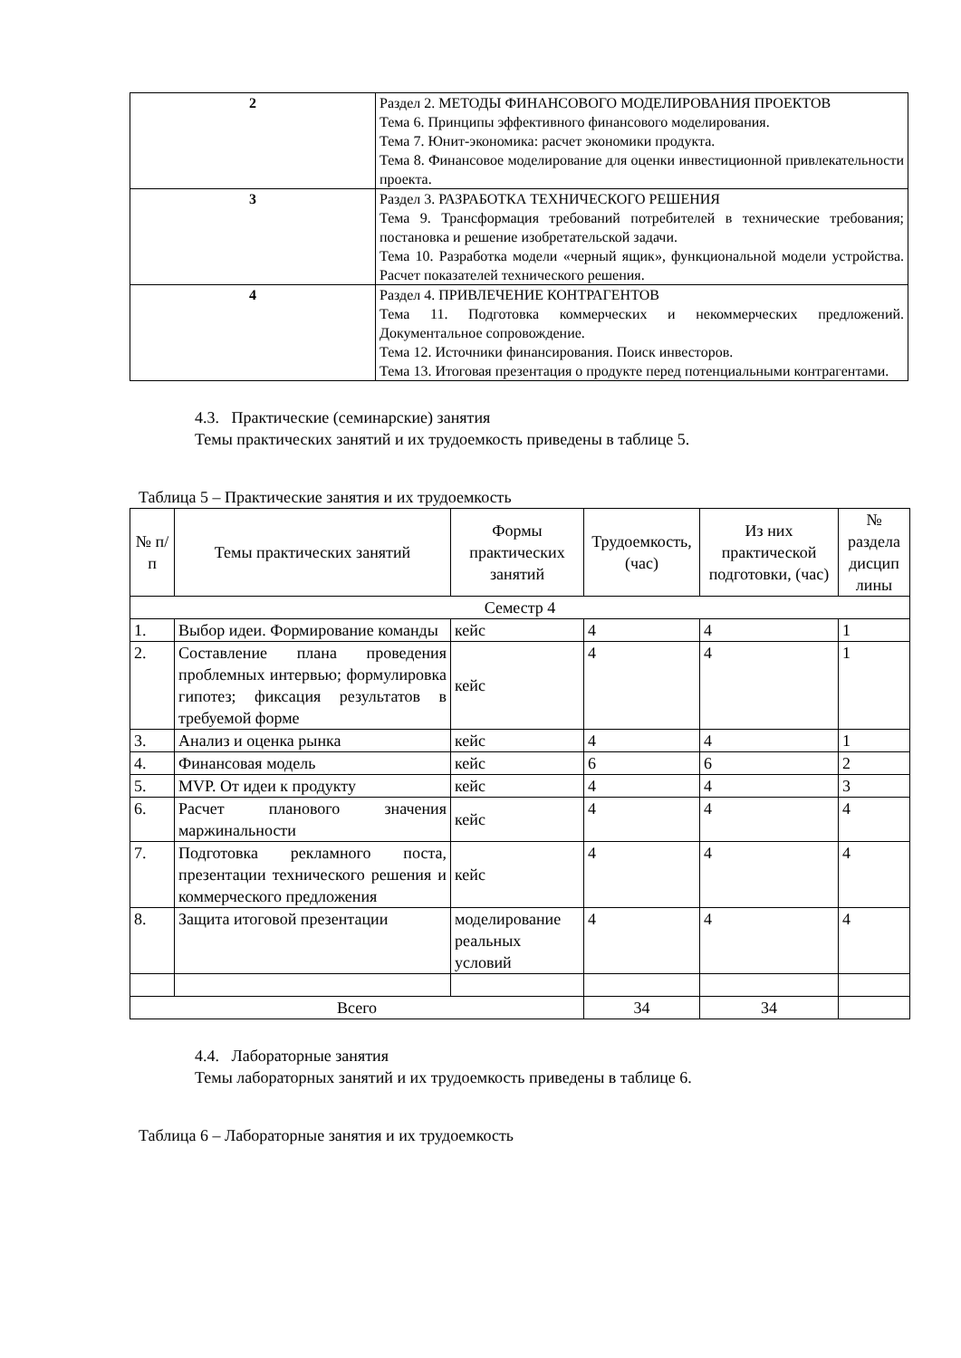| 2 | Раздел 2. МЕТОДЫ ФИНАНСОВОГО МОДЕЛИРОВАНИЯ ПРОЕКТОВ Тема 6. Принципы эффективного финансового моделирования. Тема 7. Юнит-экономика: расчет экономики продукта. Тема 8. Финансовое моделирование для оценки инвестиционной привлекательности проекта. |
| 3 | Раздел 3. РАЗРАБОТКА ТЕХНИЧЕСКОГО РЕШЕНИЯ Тема 9. Трансформация требований потребителей в технические требования; постановка и решение изобретательской задачи. Тема 10. Разработка модели «черный ящик», функциональной модели устройства. Расчет показателей технического решения. |
| 4 | Раздел 4. ПРИВЛЕЧЕНИЕ КОНТРАГЕНТОВ Тема 11. Подготовка коммерческих и некоммерческих предложений. Документальное сопровождение. Тема 12. Источники финансирования. Поиск инвесторов. Тема 13. Итоговая презентация о продукте перед потенциальными контрагентами. |
4.3. Практические (семинарские) занятия
Темы практических занятий и их трудоемкость приведены в таблице 5.
Таблица 5 – Практические занятия и их трудоемкость
| № п/п | Темы практических занятий | Формы практических занятий | Трудоемкость, (час) | Из них практической подготовки, (час) | № раздела дисцип лины |
| --- | --- | --- | --- | --- | --- |
| Семестр 4 | | | | | |
| 1. | Выбор идеи. Формирование команды | кейс | 4 | 4 | 1 |
| 2. | Составление плана проведения проблемных интервью; формулировка гипотез; фиксация результатов в требуемой форме | кейс | 4 | 4 | 1 |
| 3. | Анализ и оценка рынка | кейс | 4 | 4 | 1 |
| 4. | Финансовая модель | кейс | 6 | 6 | 2 |
| 5. | MVP. От идеи к продукту | кейс | 4 | 4 | 3 |
| 6. | Расчет планового значения маржинальности | кейс | 4 | 4 | 4 |
| 7. | Подготовка рекламного поста, презентации технического решения и коммерческого предложения | кейс | 4 | 4 | 4 |
| 8. | Защита итоговой презентации | моделирование реальных условий | 4 | 4 | 4 |
| Всего | | | 34 | 34 | |
4.4. Лабораторные занятия
Темы лабораторных занятий и их трудоемкость приведены в таблице 6.
Таблица 6 – Лабораторные занятия и их трудоемкость